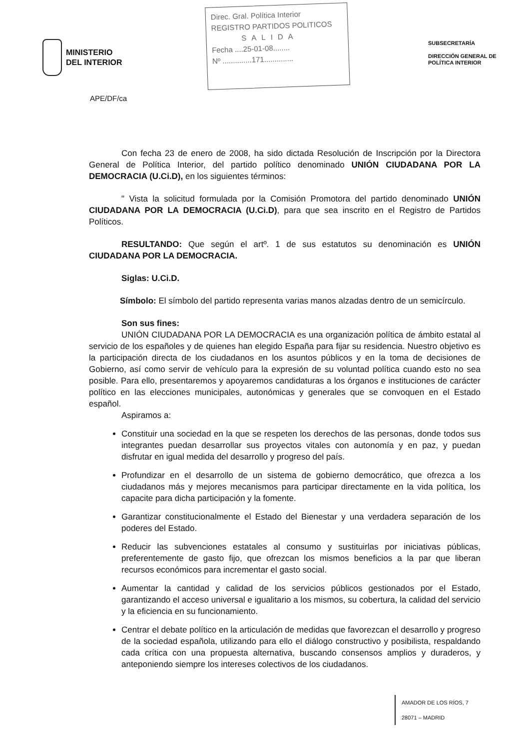MINISTERIO
DEL INTERIOR
APE/DF/ca
Direc. Gral. Política Interior
REGISTRO PARTIDOS POLITICOS
SALIDA
Fecha ....25-01-08........
Nº ..............171..............
SUBSECRETARÍA
DIRECCIÓN GENERAL DE POLÍTICA INTERIOR
Con fecha 23 de enero de 2008, ha sido dictada Resolución de Inscripción por la Directora General de Política Interior, del partido político denominado UNIÓN CIUDADANA POR LA DEMOCRACIA (U.Ci.D), en los siguientes términos:
" Vista la solicitud formulada por la Comisión Promotora del partido denominado UNIÓN CIUDADANA POR LA DEMOCRACIA (U.Ci.D), para que sea inscrito en el Registro de Partidos Políticos.
RESULTANDO: Que según el artº. 1 de sus estatutos su denominación es UNIÓN CIUDADANA POR LA DEMOCRACIA.
Siglas: U.Ci.D.
Símbolo: El símbolo del partido representa varias manos alzadas dentro de un semicírculo.
Son sus fines:
UNIÓN CIUDADANA POR LA DEMOCRACIA es una organización política de ámbito estatal al servicio de los españoles y de quienes han elegido España para fijar su residencia. Nuestro objetivo es la participación directa de los ciudadanos en los asuntos públicos y en la toma de decisiones de Gobierno, así como servir de vehículo para la expresión de su voluntad política cuando esto no sea posible. Para ello, presentaremos y apoyaremos candidaturas a los órganos e instituciones de carácter político en las elecciones municipales, autonómicas y generales que se convoquen en el Estado español.
Aspiramos a:
Constituir una sociedad en la que se respeten los derechos de las personas, donde todos sus integrantes puedan desarrollar sus proyectos vitales con autonomía y en paz, y puedan disfrutar en igual medida del desarrollo y progreso del país.
Profundizar en el desarrollo de un sistema de gobierno democrático, que ofrezca a los ciudadanos más y mejores mecanismos para participar directamente en la vida política, los capacite para dicha participación y la fomente.
Garantizar constitucionalmente el Estado del Bienestar y una verdadera separación de los poderes del Estado.
Reducir las subvenciones estatales al consumo y sustituirlas por iniciativas públicas, preferentemente de gasto fijo, que ofrezcan los mismos beneficios a la par que liberan recursos económicos para incrementar el gasto social.
Aumentar la cantidad y calidad de los servicios públicos gestionados por el Estado, garantizando el acceso universal e igualitario a los mismos, su cobertura, la calidad del servicio y la eficiencia en su funcionamiento.
Centrar el debate político en la articulación de medidas que favorezcan el desarrollo y progreso de la sociedad española, utilizando para ello el diálogo constructivo y posibilista, respaldando cada crítica con una propuesta alternativa, buscando consensos amplios y duraderos, y anteponiendo siempre los intereses colectivos de los ciudadanos.
AMADOR DE LOS RÍOS, 7
28071 – MADRID